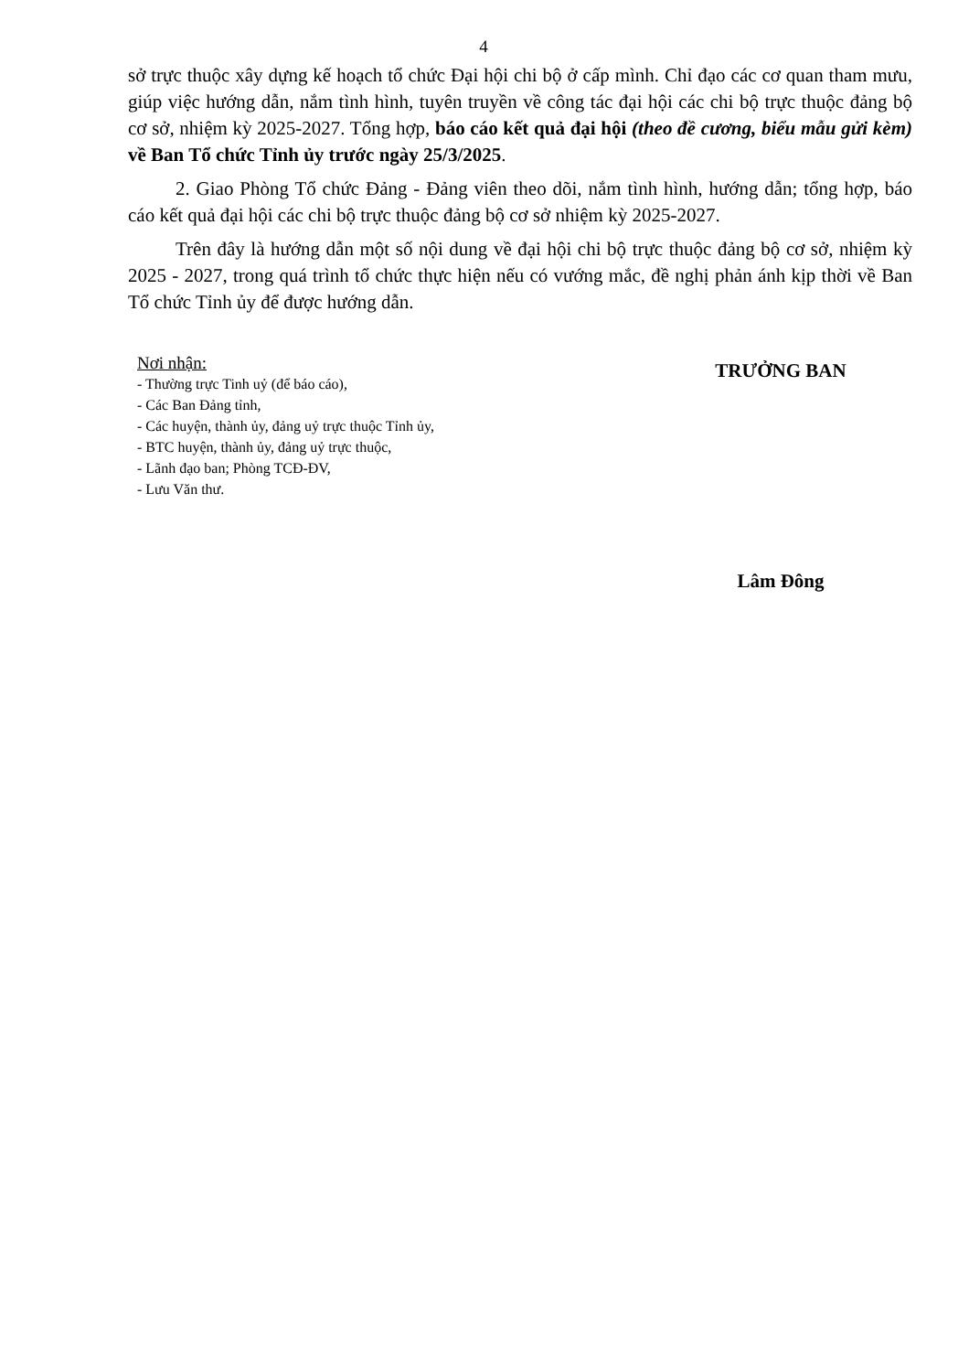4
sở trực thuộc xây dựng kế hoạch tổ chức Đại hội chi bộ ở cấp mình. Chỉ đạo các cơ quan tham mưu, giúp việc hướng dẫn, nắm tình hình, tuyên truyền về công tác đại hội các chi bộ trực thuộc đảng bộ cơ sở, nhiệm kỳ 2025-2027. Tổng hợp, báo cáo kết quả đại hội (theo đề cương, biểu mẫu gửi kèm) về Ban Tổ chức Tỉnh ủy trước ngày 25/3/2025.
2. Giao Phòng Tổ chức Đảng - Đảng viên theo dõi, nắm tình hình, hướng dẫn; tổng hợp, báo cáo kết quả đại hội các chi bộ trực thuộc đảng bộ cơ sở nhiệm kỳ 2025-2027.
Trên đây là hướng dẫn một số nội dung về đại hội chi bộ trực thuộc đảng bộ cơ sở, nhiệm kỳ 2025 - 2027, trong quá trình tổ chức thực hiện nếu có vướng mắc, đề nghị phản ánh kịp thời về Ban Tổ chức Tỉnh ủy để được hướng dẫn.
Nơi nhận:
- Thường trực Tinh uỷ (để báo cáo),
- Các Ban Đảng tỉnh,
- Các huyện, thành ủy, đảng uỷ trực thuộc Tỉnh ủy,
- BTC huyện, thành ủy, đảng uỷ trực thuộc,
- Lãnh đạo ban; Phòng TCĐ-ĐV,
- Lưu Văn thư.
TRƯỞNG BAN
Lâm Đông